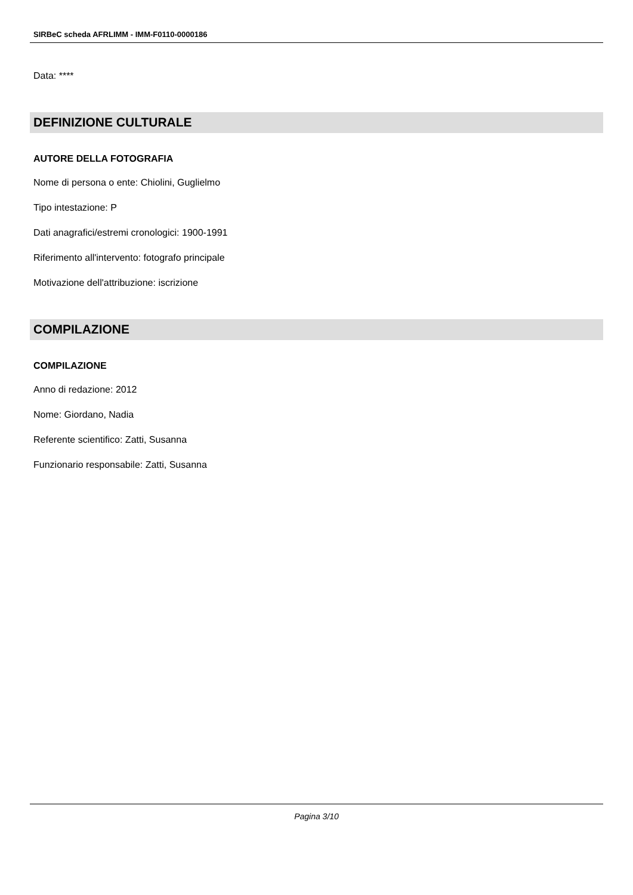SIRBeC scheda AFRLIMM - IMM-F0110-0000186
Data: ****
DEFINIZIONE CULTURALE
AUTORE DELLA FOTOGRAFIA
Nome di persona o ente: Chiolini, Guglielmo
Tipo intestazione: P
Dati anagrafici/estremi cronologici: 1900-1991
Riferimento all'intervento: fotografo principale
Motivazione dell'attribuzione: iscrizione
COMPILAZIONE
COMPILAZIONE
Anno di redazione: 2012
Nome: Giordano, Nadia
Referente scientifico: Zatti, Susanna
Funzionario responsabile: Zatti, Susanna
Pagina 3/10